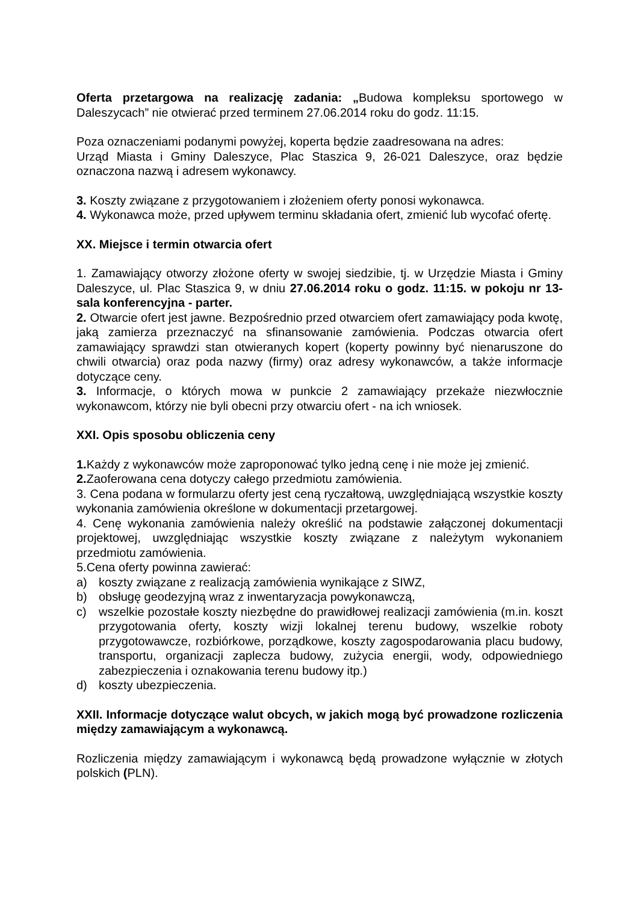Oferta przetargowa na realizację zadania: „Budowa kompleksu sportowego w Daleszycach” nie otwierać przed terminem 27.06.2014 roku do godz. 11:15.
Poza oznaczeniami podanymi powyżej, koperta będzie zaadresowana na adres:
Urząd Miasta i Gminy Daleszyce, Plac Staszica 9, 26-021 Daleszyce, oraz będzie oznaczona nazwą i adresem wykonawcy.
3. Koszty związane z przygotowaniem i złożeniem oferty ponosi wykonawca.
4. Wykonawca może, przed upływem terminu składania ofert, zmienić lub wycofać ofertę.
XX. Miejsce i termin otwarcia ofert
1. Zamawiający otworzy złożone oferty w swojej siedzibie, tj. w Urzędzie Miasta i Gminy Daleszyce, ul. Plac Staszica 9, w dniu 27.06.2014 roku o godz. 11:15. w pokoju nr 13- sala konferencyjna - parter.
2. Otwarcie ofert jest jawne. Bezpośrednio przed otwarciem ofert zamawiający poda kwotę, jaką zamierza przeznaczyć na sfinansowanie zamówienia. Podczas otwarcia ofert zamawiający sprawdzi stan otwieranych kopert (koperty powinny być nienaruszone do chwili otwarcia) oraz poda nazwy (firmy) oraz adresy wykonawców, a także informacje dotyczące ceny.
3. Informacje, o których mowa w punkcie 2 zamawiający przekaże niezwłocznie wykonawcom, którzy nie byli obecni przy otwarciu ofert - na ich wniosek.
XXI. Opis sposobu obliczenia ceny
1. Każdy z wykonawców może zaproponować tylko jedną cenę i nie może jej zmienić.
2. Zaoferowana cena dotyczy całego przedmiotu zamówienia.
3. Cena podana w formularzu oferty jest ceną ryczałtową, uwzględniającą wszystkie koszty wykonania zamówienia określone w dokumentacji przetargowej.
4. Cenę wykonania zamówienia należy określić na podstawie załączonej dokumentacji projektowej, uwzględniając wszystkie koszty związane z należytym wykonaniem przedmiotu zamówienia.
5.Cena oferty powinna zawierać:
a) koszty związane z realizacją zamówienia wynikające z SIWZ,
b) obsługę geodezyjną wraz z inwentaryzacja powykonawczą,
c) wszelkie pozostałe koszty niezbędne do prawidłowej realizacji zamówienia (m.in. koszt przygotowania oferty, koszty wizji lokalnej terenu budowy, wszelkie roboty przygotowawcze, rozbiórkowe, porządkowe, koszty zagospodarowania placu budowy, transportu, organizacji zaplecza budowy, zużycia energii, wody, odpowiedniego zabezpieczenia i oznakowania terenu budowy itp.)
d) koszty ubezpieczenia.
XXII. Informacje dotyczące walut obcych, w jakich mogą być prowadzone rozliczenia między zamawiającym a wykonawcą.
Rozliczenia między zamawiającym i wykonawcą będą prowadzone wyłącznie w złotych polskich (PLN).